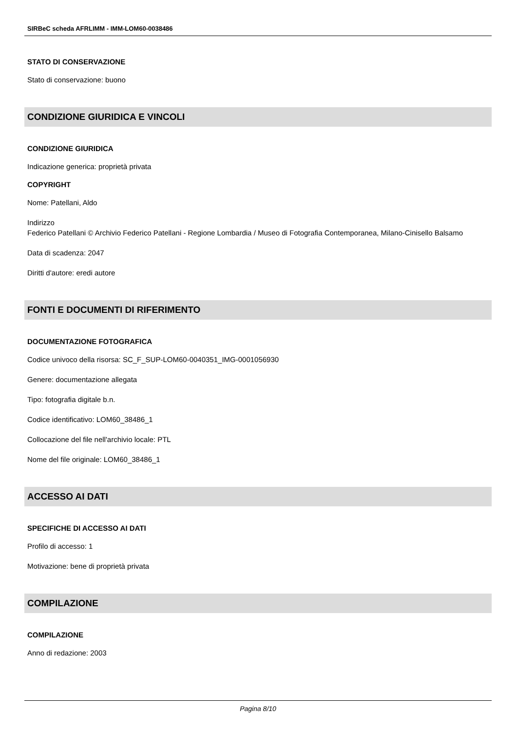SIRBeC scheda AFRLIMM - IMM-LOM60-0038486
STATO DI CONSERVAZIONE
Stato di conservazione: buono
CONDIZIONE GIURIDICA E VINCOLI
CONDIZIONE GIURIDICA
Indicazione generica: proprietà privata
COPYRIGHT
Nome: Patellani, Aldo
Indirizzo
Federico Patellani © Archivio Federico Patellani - Regione Lombardia / Museo di Fotografia Contemporanea, Milano-Cinisello Balsamo
Data di scadenza: 2047
Diritti d'autore: eredi autore
FONTI E DOCUMENTI DI RIFERIMENTO
DOCUMENTAZIONE FOTOGRAFICA
Codice univoco della risorsa: SC_F_SUP-LOM60-0040351_IMG-0001056930
Genere: documentazione allegata
Tipo: fotografia digitale b.n.
Codice identificativo: LOM60_38486_1
Collocazione del file nell'archivio locale: PTL
Nome del file originale: LOM60_38486_1
ACCESSO AI DATI
SPECIFICHE DI ACCESSO AI DATI
Profilo di accesso: 1
Motivazione: bene di proprietà privata
COMPILAZIONE
COMPILAZIONE
Anno di redazione: 2003
Pagina 8/10